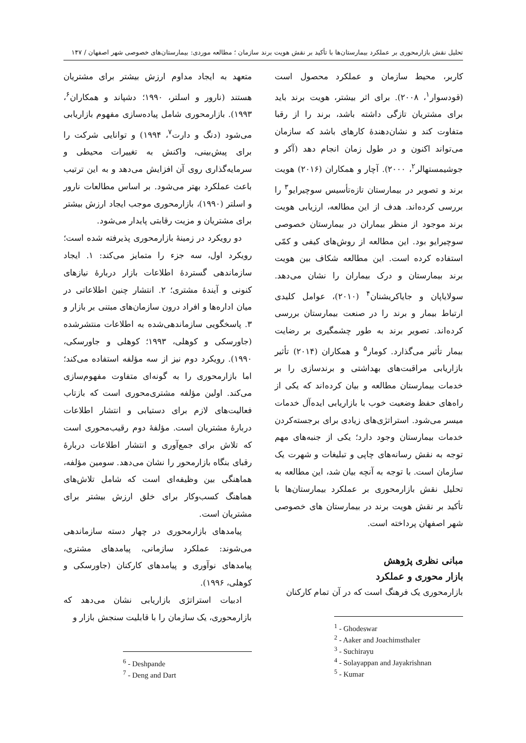تحلیل نقش بازارمحوری بر عملکرد بیمارستان‌ها با تأکید بر نقش هویت برند سازمان ؛ مطالعه موردی: بیمارستان‌های خصوصی شهر اصفهان / ۱۴۷
کاربر، محیط سازمان و عملکرد محصول است (قودسوار<sup>۱</sup>، ۲۰۰۸). برای اثر بیشتر، هویت برند باید برای مشتریان تازگی داشته باشد، برند را از رقبا متفاوت کند و نشان‌دهندهٔ کارهای باشد که سازمان می‌تواند اکنون و در طول زمان انجام دهد (آکر و جوشیمستهالر<sup>۲</sup>، ۲۰۰۰). آچار و همکاران (۲۰۱۶) هویت برند و تصویر در بیمارستان تازه‌تأسیس سوچیرایو<sup>۳</sup> را بررسی کرده‌اند. هدف از این مطالعه، ارزیابی هویت برند موجود از منظر بیماران در بیمارستان خصوصی سوچیرایو بود. این مطالعه از روش‌های کیفی و کمّی استفاده کرده است. این مطالعه شکاف بین هویت برند بیمارستان و درک بیماران را نشان می‌دهد. سولایاپان و جایاکریشنان<sup>۴</sup> (۲۰۱۰)، عوامل کلیدی ارتباط بیمار و برند را در صنعت بیمارستان بررسی کرده‌اند. تصویر برند به طور چشمگیری بر رضایت بیمار تأثیر می‌گذارد. کومار<sup>۵</sup> و همکاران (۲۰۱۴) تأثیر بازاریابی مراقبت‌های بهداشتی و برندسازی را بر خدمات بیمارستان مطالعه و بیان کرده‌اند که یکی از راه‌های حفظ وضعیت خوب با بازاریابی ایده‌آل خدمات میسر می‌شود. استراتژی‌های زیادی برای برجسته‌کردن خدمات بیمارستان وجود دارد؛ یکی از جنبه‌های مهم توجه به نقش رسانه‌های چاپی و تبلیغات و شهرت یک سازمان است. با توجه به آنچه بیان شد، این مطالعه به تحلیل نقش بازارمحوری بر عملکرد بیمارستان‌ها با تأکید بر نقش هویت برند در بیمارستان های خصوصی شهر اصفهان پرداخته است.
مبانی نظری پژوهش
بازار محوری و عملکرد
بازارمحوری یک فرهنگ است که در آن تمام کارکنان
<sup>1</sup> - Ghodeswar
<sup>2</sup> - Aaker and Joachimsthaler
<sup>3</sup> - Suchirayu
<sup>4</sup> - Solayappan and Jayakrishnan
<sup>5</sup> - Kumar
متعهد به ایجاد مداوم ارزش بیشتر برای مشتریان هستند (نارور و اسلتر، ۱۹۹۰؛ دشپاند و همکاران<sup>۶</sup>، ۱۹۹۳). بازارمحوری شامل پیاده‌سازی مفهوم بازاریابی می‌شود (دنگ و دارت<sup>۷</sup>، ۱۹۹۴) و توانایی شرکت را برای پیش‌بینی، واکنش به تغییرات محیطی و سرمایه‌گذاری روی آن افزایش می‌دهد و به این ترتیب باعث عملکرد بهتر می‌شود. بر اساس مطالعات نارور و اسلتر (۱۹۹۰)، بازارمحوری موجب ایجاد ارزش بیشتر برای مشتریان و مزیت رقابتی پایدار می‌شود.
دو رویکرد در زمینهٔ بازارمحوری پذیرفته شده است؛ رویکرد اول، سه جزء را متمایز می‌کند: ۱. ایجاد سازماندهی گستردهٔ اطلاعات بازار دربارهٔ نیازهای کنونی و آیندهٔ مشتری؛ ۲. انتشار چنین اطلاعاتی در میان اداره‌ها و افراد درون سازمان‌های مبتنی بر بازار و ۳. پاسخگویی سازماندهی‌شده به اطلاعات منتشرشده (جاورسکی و کوهلی، ۱۹۹۳؛ کوهلی و جاورسکی، ۱۹۹۰). رویکرد دوم نیز از سه مؤلفه استفاده می‌کند؛ اما بازارمحوری را به گونه‌ای متفاوت مفهوم‌سازی می‌کند. اولین مؤلفه مشتری‌محوری است که بازتاب فعالیت‌های لازم برای دستیابی و انتشار اطلاعات دربارهٔ مشتریان است. مؤلفهٔ دوم رقیب‌محوری است که تلاش برای جمع‌آوری و انتشار اطلاعات دربارهٔ رقبای بنگاه بازارمحور را نشان می‌دهد. سومین مؤلفه، هماهنگی بین وظیفه‌ای است که شامل تلاش‌های هماهنگ کسب‌وکار برای خلق ارزش بیشتر برای مشتریان است.
پیامدهای بازارمحوری در چهار دسته سازماندهی می‌شوند: عملکرد سازمانی، پیامدهای مشتری، پیامدهای نوآوری و پیامدهای کارکنان (جاورسکی و کوهلی، ۱۹۹۶).
ادبیات استراتژی بازاریابی نشان می‌دهد که بازارمحوری، یک سازمان را با قابلیت سنجش بازار و
<sup>6</sup> - Deshpande
<sup>7</sup> - Deng and Dart